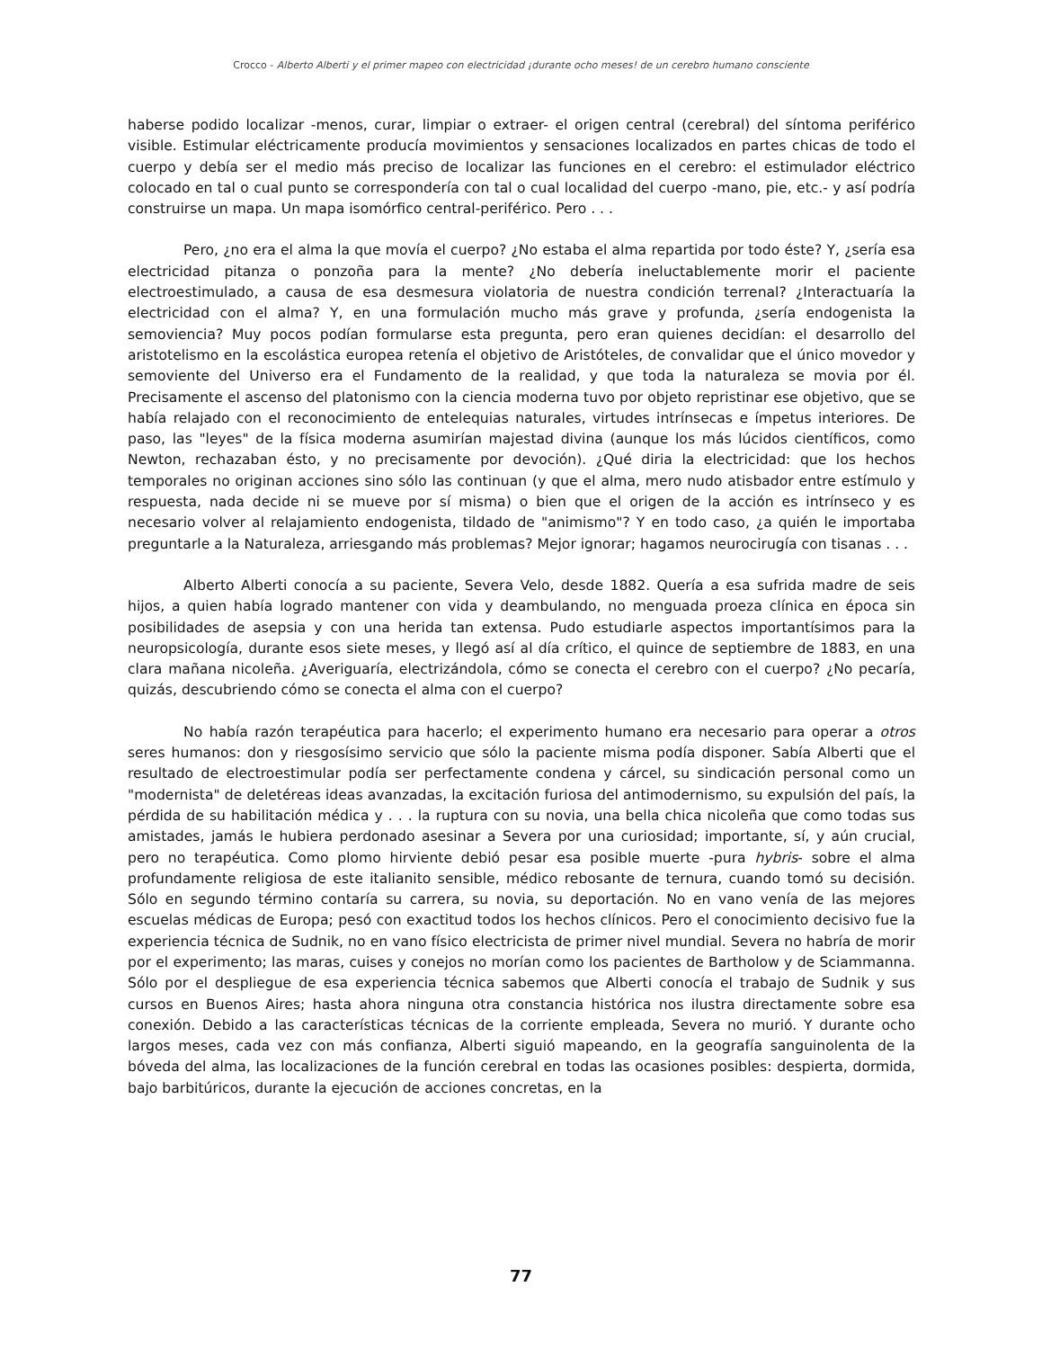Crocco - Alberto Alberti y el primer mapeo con electricidad ¡durante ocho meses! de un cerebro humano consciente
haberse podido localizar -menos, curar, limpiar o extraer- el origen central (cerebral) del síntoma periférico visible. Estimular eléctricamente producía movimientos y sensaciones localizados en partes chicas de todo el cuerpo y debía ser el medio más preciso de localizar las funciones en el cerebro: el estimulador eléctrico colocado en tal o cual punto se correspondería con tal o cual localidad del cuerpo -mano, pie, etc.- y así podría construirse un mapa. Un mapa isomórfico central-periférico. Pero . . .
Pero, ¿no era el alma la que movía el cuerpo? ¿No estaba el alma repartida por todo éste? Y, ¿sería esa electricidad pitanza o ponzoña para la mente? ¿No debería ineluctablemente morir el paciente electroestimulado, a causa de esa desmesura violatoria de nuestra condición terrenal? ¿Interactuaría la electricidad con el alma? Y, en una formulación mucho más grave y profunda, ¿sería endogenista la semoviencia? Muy pocos podían formularse esta pregunta, pero eran quienes decidían: el desarrollo del aristotelismo en la escolástica europea retenía el objetivo de Aristóteles, de convalidar que el único movedor y semoviente del Universo era el Fundamento de la realidad, y que toda la naturaleza se movia por él. Precisamente el ascenso del platonismo con la ciencia moderna tuvo por objeto repristinar ese objetivo, que se había relajado con el reconocimiento de entelequias naturales, virtudes intrínsecas e ímpetus interiores. De paso, las "leyes" de la física moderna asumirían majestad divina (aunque los más lúcidos científicos, como Newton, rechazaban ésto, y no precisamente por devoción). ¿Qué diria la electricidad: que los hechos temporales no originan acciones sino sólo las continuan (y que el alma, mero nudo atisbador entre estímulo y respuesta, nada decide ni se mueve por sí misma) o bien que el origen de la acción es intrínseco y es necesario volver al relajamiento endogenista, tildado de "animismo"? Y en todo caso, ¿a quién le importaba preguntarle a la Naturaleza, arriesgando más problemas? Mejor ignorar; hagamos neurocirugía con tisanas . . .
Alberto Alberti conocía a su paciente, Severa Velo, desde 1882. Quería a esa sufrida madre de seis hijos, a quien había logrado mantener con vida y deambulando, no menguada proeza clínica en época sin posibilidades de asepsia y con una herida tan extensa. Pudo estudiarle aspectos importantísimos para la neuropsicología, durante esos siete meses, y llegó así al día crítico, el quince de septiembre de 1883, en una clara mañana nicoleña. ¿Averiguaría, electrizándola, cómo se conecta el cerebro con el cuerpo? ¿No pecaría, quizás, descubriendo cómo se conecta el alma con el cuerpo?
No había razón terapéutica para hacerlo; el experimento humano era necesario para operar a otros seres humanos: don y riesgosísimo servicio que sólo la paciente misma podía disponer. Sabía Alberti que el resultado de electroestimular podía ser perfectamente condena y cárcel, su sindicación personal como un "modernista" de deletéreas ideas avanzadas, la excitación furiosa del antimodernismo, su expulsión del país, la pérdida de su habilitación médica y . . . la ruptura con su novia, una bella chica nicoleña que como todas sus amistades, jamás le hubiera perdonado asesinar a Severa por una curiosidad; importante, sí, y aún crucial, pero no terapéutica. Como plomo hirviente debió pesar esa posible muerte -pura hybris- sobre el alma profundamente religiosa de este italianito sensible, médico rebosante de ternura, cuando tomó su decisión. Sólo en segundo término contaría su carrera, su novia, su deportación. No en vano venía de las mejores escuelas médicas de Europa; pesó con exactitud todos los hechos clínicos. Pero el conocimiento decisivo fue la experiencia técnica de Sudnik, no en vano físico electricista de primer nivel mundial. Severa no habría de morir por el experimento; las maras, cuises y conejos no morían como los pacientes de Bartholow y de Sciammanna. Sólo por el despliegue de esa experiencia técnica sabemos que Alberti conocía el trabajo de Sudnik y sus cursos en Buenos Aires; hasta ahora ninguna otra constancia histórica nos ilustra directamente sobre esa conexión. Debido a las características técnicas de la corriente empleada, Severa no murió. Y durante ocho largos meses, cada vez con más confianza, Alberti siguió mapeando, en la geografía sanguinolenta de la bóveda del alma, las localizaciones de la función cerebral en todas las ocasiones posibles: despierta, dormida, bajo barbitúricos, durante la ejecución de acciones concretas, en la
77